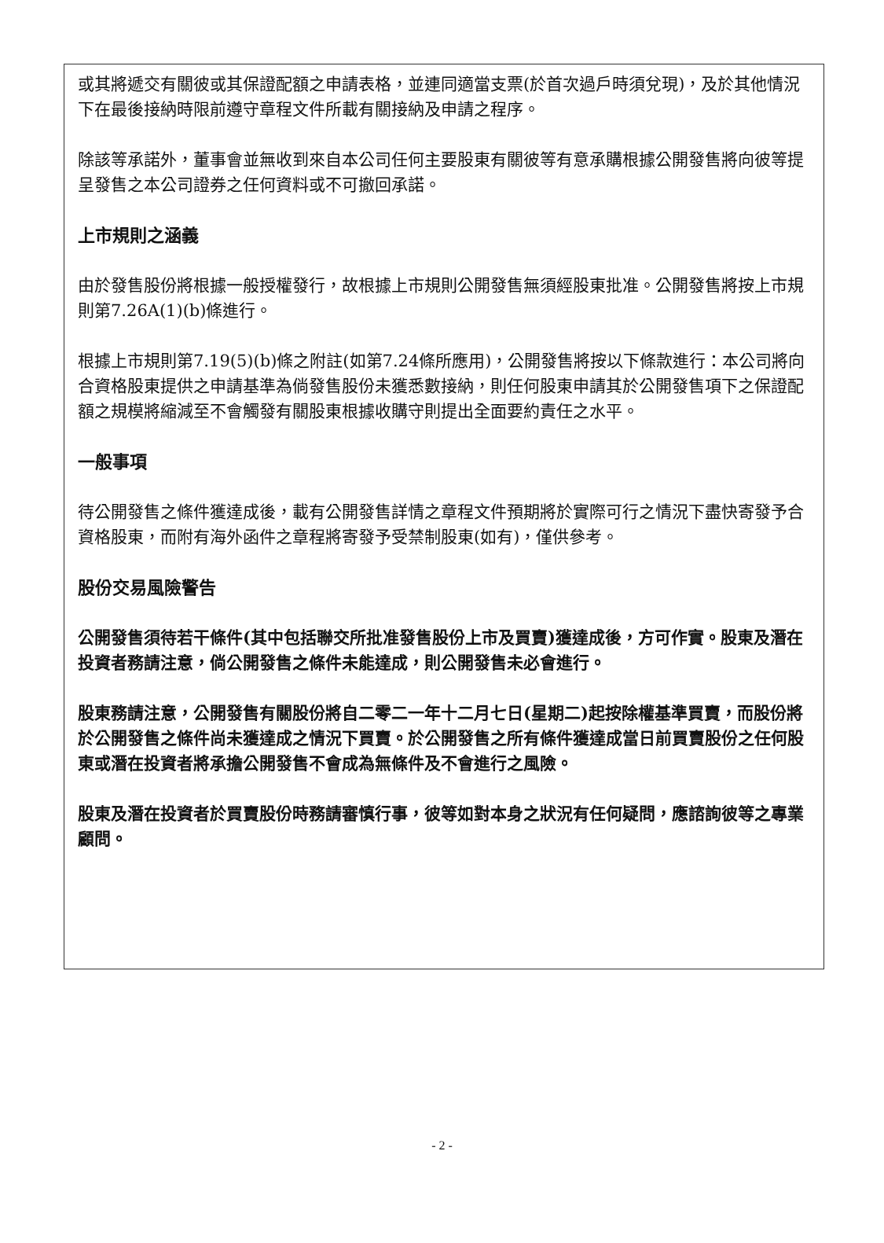或其將遞交有關彼或其保證配額之申請表格，並連同適當支票(於首次過戶時須兌現)，及於其他情況下在最後接納時限前遵守章程文件所載有關接納及申請之程序。
除該等承諾外，董事會並無收到來自本公司任何主要股東有關彼等有意承購根據公開發售將向彼等提呈發售之本公司證券之任何資料或不可撤回承諾。
上市規則之涵義
由於發售股份將根據一般授權發行，故根據上市規則公開發售無須經股東批准。公開發售將按上市規則第7.26A(1)(b)條進行。
根據上市規則第7.19(5)(b)條之附註(如第7.24條所應用)，公開發售將按以下條款進行：本公司將向合資格股東提供之申請基準為倘發售股份未獲悉數接納，則任何股東申請其於公開發售項下之保證配額之規模將縮減至不會觸發有關股東根據收購守則提出全面要約責任之水平。
一般事項
待公開發售之條件獲達成後，載有公開發售詳情之章程文件預期將於實際可行之情況下盡快寄發予合資格股東，而附有海外函件之章程將寄發予受禁制股東(如有)，僅供參考。
股份交易風險警告
公開發售須待若干條件(其中包括聯交所批准發售股份上市及買賣)獲達成後，方可作實。股東及潛在投資者務請注意，倘公開發售之條件未能達成，則公開發售未必會進行。
股東務請注意，公開發售有關股份將自二零二一年十二月七日(星期二)起按除權基準買賣，而股份將於公開發售之條件尚未獲達成之情況下買賣。於公開發售之所有條件獲達成當日前買賣股份之任何股東或潛在投資者將承擔公開發售不會成為無條件及不會進行之風險。
股東及潛在投資者於買賣股份時務請審慎行事，彼等如對本身之狀況有任何疑問，應諮詢彼等之專業顧問。
- 2 -